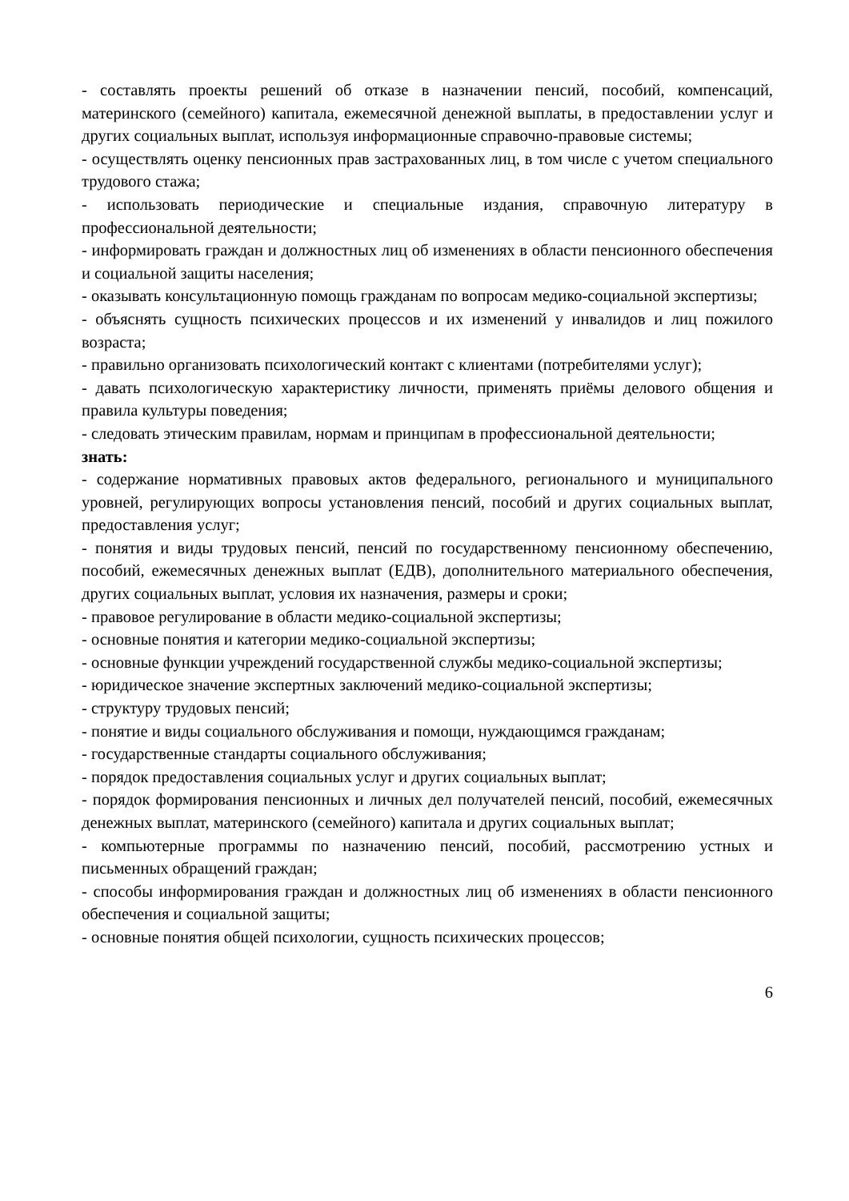- составлять проекты решений об отказе в назначении пенсий, пособий, компенсаций, материнского (семейного) капитала, ежемесячной денежной выплаты, в предоставлении услуг и других социальных выплат, используя информационные справочно-правовые системы;
- осуществлять оценку пенсионных прав застрахованных лиц, в том числе с учетом специального трудового стажа;
- использовать периодические и специальные издания, справочную литературу в профессиональной деятельности;
- информировать граждан и должностных лиц об изменениях в области пенсионного обеспечения и социальной защиты населения;
- оказывать консультационную помощь гражданам по вопросам медико-социальной экспертизы;
- объяснять сущность психических процессов и их изменений у инвалидов и лиц пожилого возраста;
- правильно организовать психологический контакт с клиентами (потребителями услуг);
- давать психологическую характеристику личности, применять приёмы делового общения и правила культуры поведения;
- следовать этическим правилам, нормам и принципам в профессиональной деятельности;
знать:
- содержание нормативных правовых актов федерального, регионального и муниципального уровней, регулирующих вопросы установления пенсий, пособий и других социальных выплат, предоставления услуг;
- понятия и виды трудовых пенсий, пенсий по государственному пенсионному обеспечению, пособий, ежемесячных денежных выплат (ЕДВ), дополнительного материального обеспечения, других социальных выплат, условия их назначения, размеры и сроки;
- правовое регулирование в области медико-социальной экспертизы;
- основные понятия и категории медико-социальной экспертизы;
- основные функции учреждений государственной службы медико-социальной экспертизы;
- юридическое значение экспертных заключений медико-социальной экспертизы;
- структуру трудовых пенсий;
- понятие и виды социального обслуживания и помощи, нуждающимся гражданам;
- государственные стандарты социального обслуживания;
- порядок предоставления социальных услуг и других социальных выплат;
- порядок формирования пенсионных и личных дел получателей пенсий, пособий, ежемесячных денежных выплат, материнского (семейного) капитала и других социальных выплат;
- компьютерные программы по назначению пенсий, пособий, рассмотрению устных и письменных обращений граждан;
- способы информирования граждан и должностных лиц об изменениях в области пенсионного обеспечения и социальной защиты;
- основные понятия общей психологии, сущность психических процессов;
6